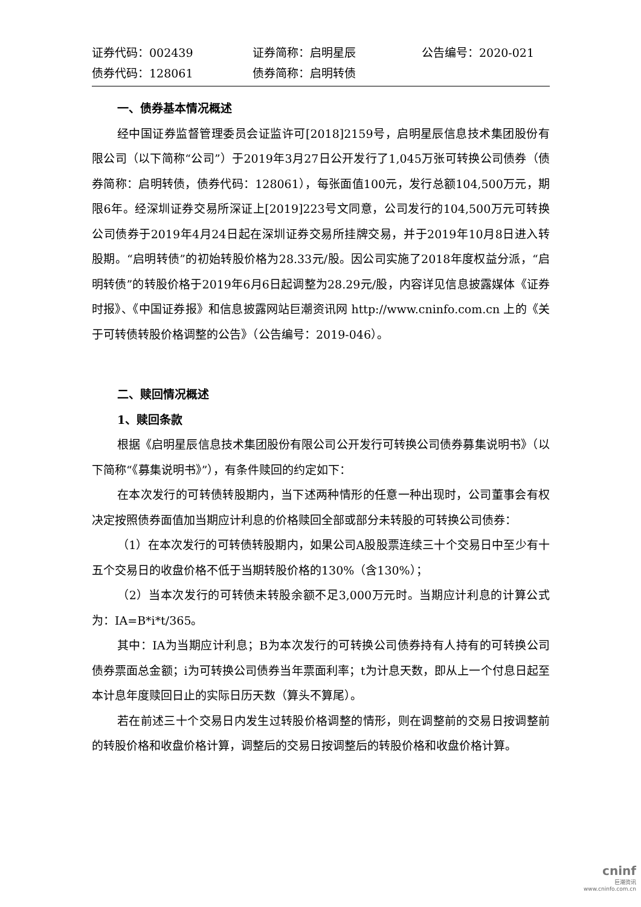证券代码：002439
证券简称：启明星辰
公告编号：2020-021
债券代码：128061
债券简称：启明转债
一、债券基本情况概述
经中国证券监督管理委员会证监许可[2018]2159号，启明星辰信息技术集团股份有限公司（以下简称“公司”）于2019年3月27日公开发行了1,045万张可转换公司债券（债券简称：启明转债，债券代码：128061），每张面值100元，发行总额104,500万元，期限6年。经深圳证券交易所深证上[2019]223号文同意，公司发行的104,500万元可转换公司债券于2019年4月24日起在深圳证券交易所挂牌交易，并于2019年10月8日进入转股期。“启明转债”的初始转股价格为28.33元/股。因公司实施了2018年度权益分派，“启明转债”的转股价格于2019年6月6日起调整为28.29元/股，内容详见信息披露媒体《证券时报》、《中国证券报》和信息披露网站巨潮资讯网 http://www.cninfo.com.cn 上的《关于可转债转股价格调整的公告》（公告编号：2019-046）。
二、赎回情况概述
1、赎回条款
根据《启明星辰信息技术集团股份有限公司公开发行可转换公司债券募集说明书》（以下简称“《募集说明书》”），有条件赎回的约定如下：
在本次发行的可转债转股期内，当下述两种情形的任意一种出现时，公司董事会有权决定按照债券面值加当期应计利息的价格赎回全部或部分未转股的可转换公司债券：
（1）在本次发行的可转债转股期内，如果公司A股股票连续三十个交易日中至少有十五个交易日的收盘价格不低于当期转股价格的130%（含130%）；
（2）当本次发行的可转债未转股余额不足3,000万元时。当期应计利息的计算公式为：IA=B*i*t/365。
其中：IA为当期应计利息；B为本次发行的可转换公司债券持有人持有的可转换公司债券票面总金额；i为可转换公司债券当年票面利率；t为计息天数，即从上一个付息日起至本计息年度赎回日止的实际日历天数（算头不算尾）。
若在前述三十个交易日内发生过转股价格调整的情形，则在调整前的交易日按调整前的转股价格和收盘价格计算，调整后的交易日按调整后的转股价格和收盘价格计算。
cninf
巨潮资讯
www.cninfo.com.cn